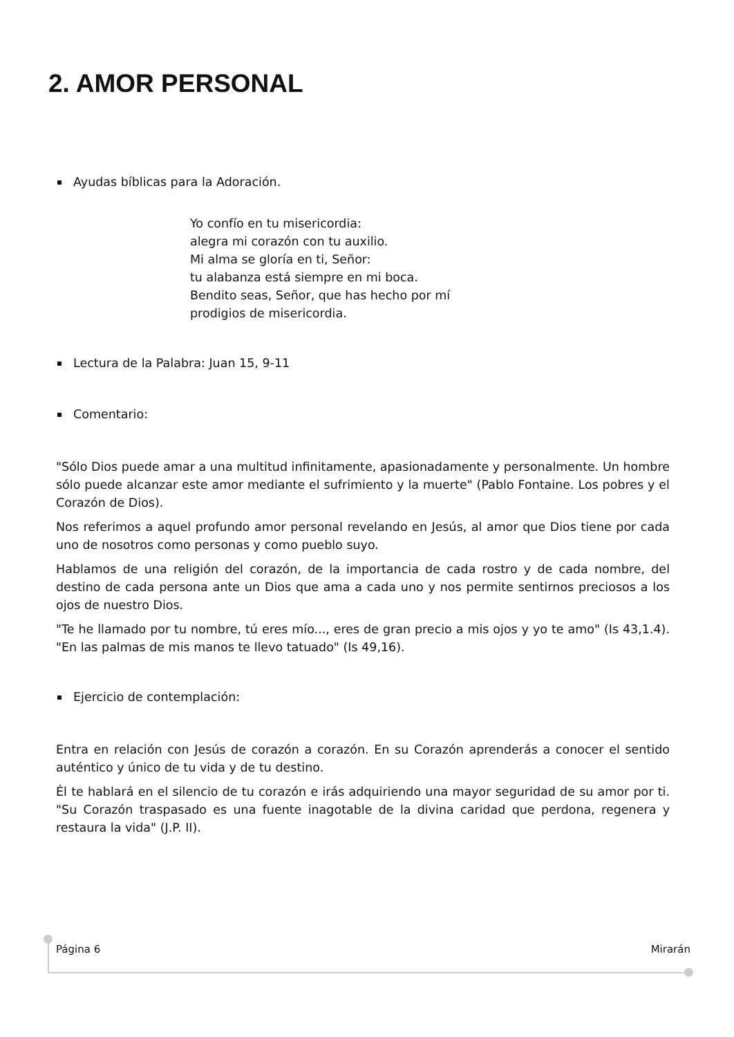2. AMOR PERSONAL
Ayudas bíblicas para la Adoración.
Yo confío en tu misericordia:
alegra mi corazón con tu auxilio.
Mi alma se gloría en ti, Señor:
tu alabanza está siempre en mi boca.
Bendito seas, Señor, que has hecho por mí
prodigios de misericordia.
Lectura de la Palabra: Juan 15, 9-11
Comentario:
"Sólo Dios puede amar a una multitud infinitamente, apasionadamente y personalmente. Un hombre sólo puede alcanzar este amor mediante el sufrimiento y la muerte" (Pablo Fontaine. Los pobres y el Corazón de Dios).
Nos referimos a aquel profundo amor personal revelando en Jesús, al amor que Dios tiene por cada uno de nosotros como personas y como pueblo suyo.
Hablamos de una religión del corazón, de la importancia de cada rostro y de cada nombre, del destino de cada persona ante un Dios que ama a cada uno y nos permite sentirnos preciosos a los ojos de nuestro Dios.
"Te he llamado por tu nombre, tú eres mío..., eres de gran precio a mis ojos y yo te amo" (Is 43,1.4). "En las palmas de mis manos te llevo tatuado" (Is 49,16).
Ejercicio de contemplación:
Entra en relación con Jesús de corazón a corazón. En su Corazón aprenderás a conocer el sentido auténtico y único de tu vida y de tu destino.
Él te hablará en el silencio de tu corazón e irás adquiriendo una mayor seguridad de su amor por ti. "Su Corazón traspasado es una fuente inagotable de la divina caridad que perdona, regenera y restaura la vida" (J.P. II).
Página 6 Mirarán